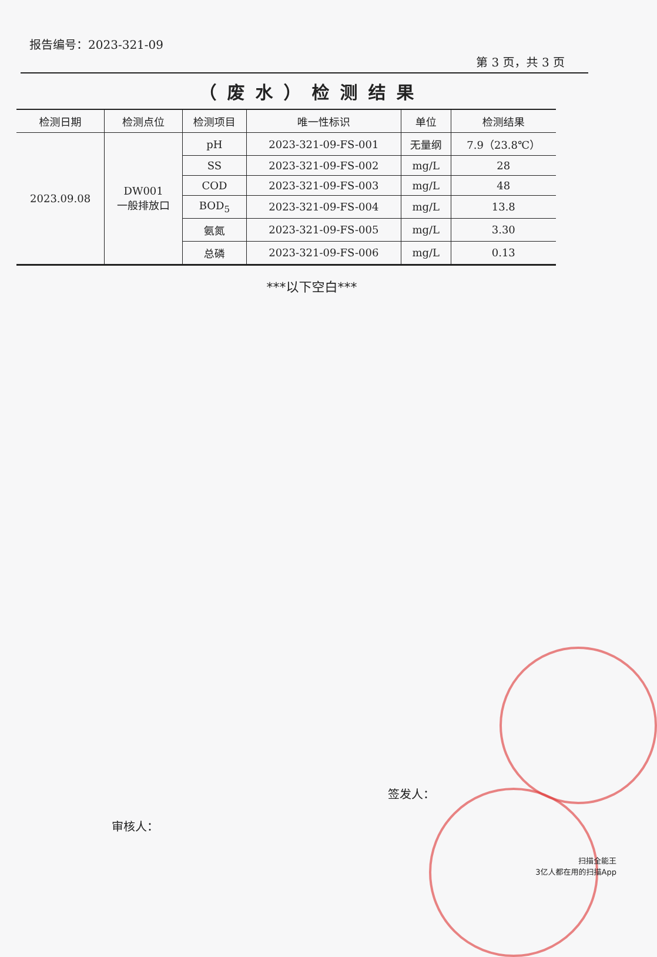报告编号：2023-321-09
第 3 页，共 3 页
（废水）检测结果
| 检测日期 | 检测点位 | 检测项目 | 唯一性标识 | 单位 | 检测结果 |
| --- | --- | --- | --- | --- | --- |
| 2023.09.08 | DW001 一般排放口 | pH | 2023-321-09-FS-001 | 无量纲 | 7.9（23.8℃） |
| | | SS | 2023-321-09-FS-002 | mg/L | 28 |
| | | COD | 2023-321-09-FS-003 | mg/L | 48 |
| | | BOD<sub>5</sub> | 2023-321-09-FS-004 | mg/L | 13.8 |
| | | 氨氮 | 2023-321-09-FS-005 | mg/L | 3.30 |
| | | 总磷 | 2023-321-09-FS-006 | mg/L | 0.13 |
***以下空白***
签发人：
审核人：
扫描全能王
3亿人都在用的扫描App